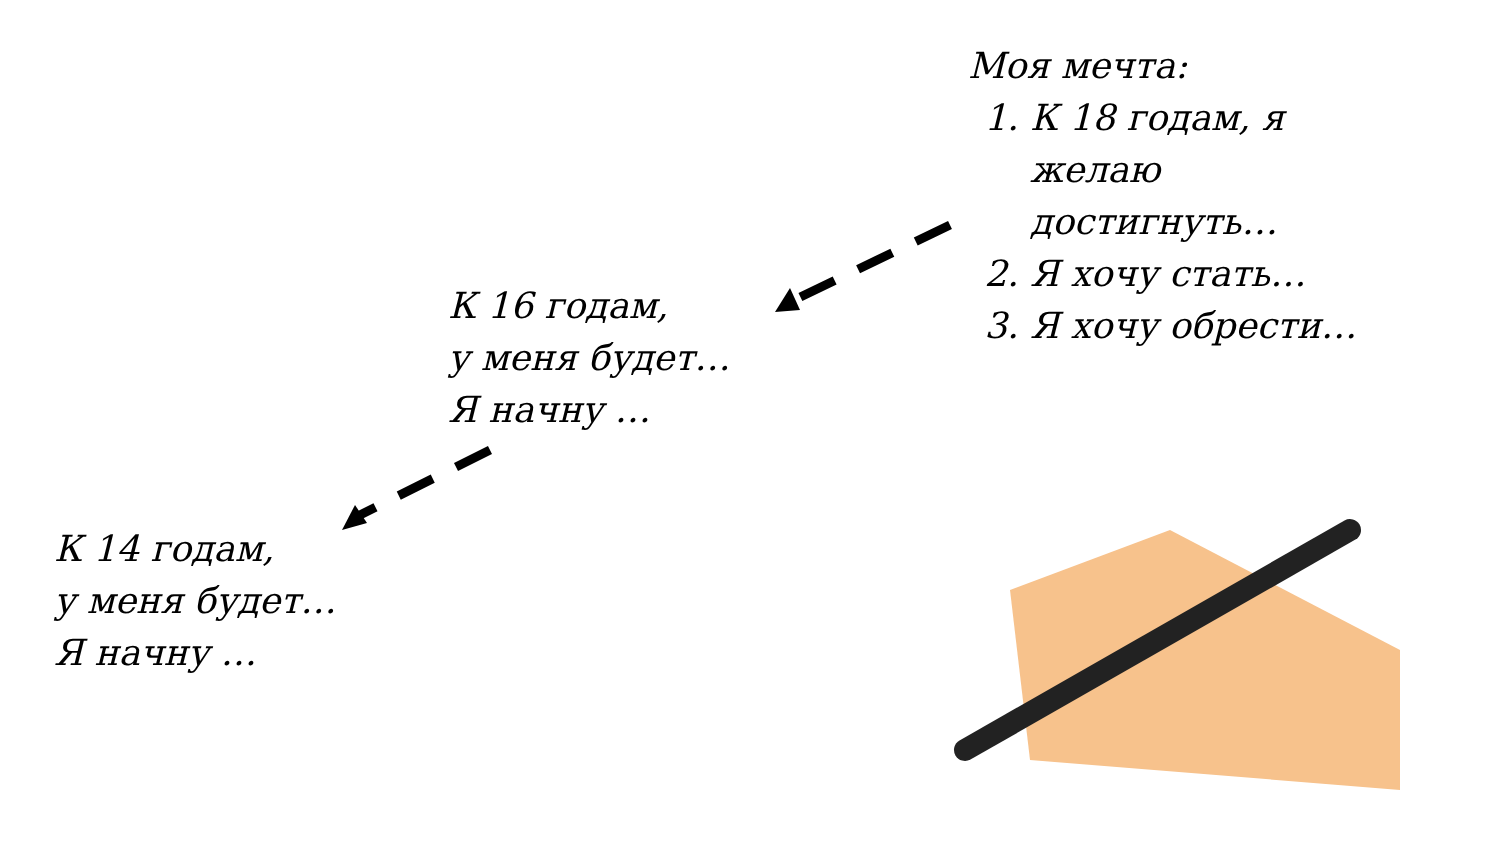Моя мечта:
1. К 18 годам, я желаю достигнуть…
2. Я хочу стать…
3. Я хочу обрести…
К 16 годам,
у меня будет…
Я начну …
К 14 годам,
у меня будет…
Я начну …